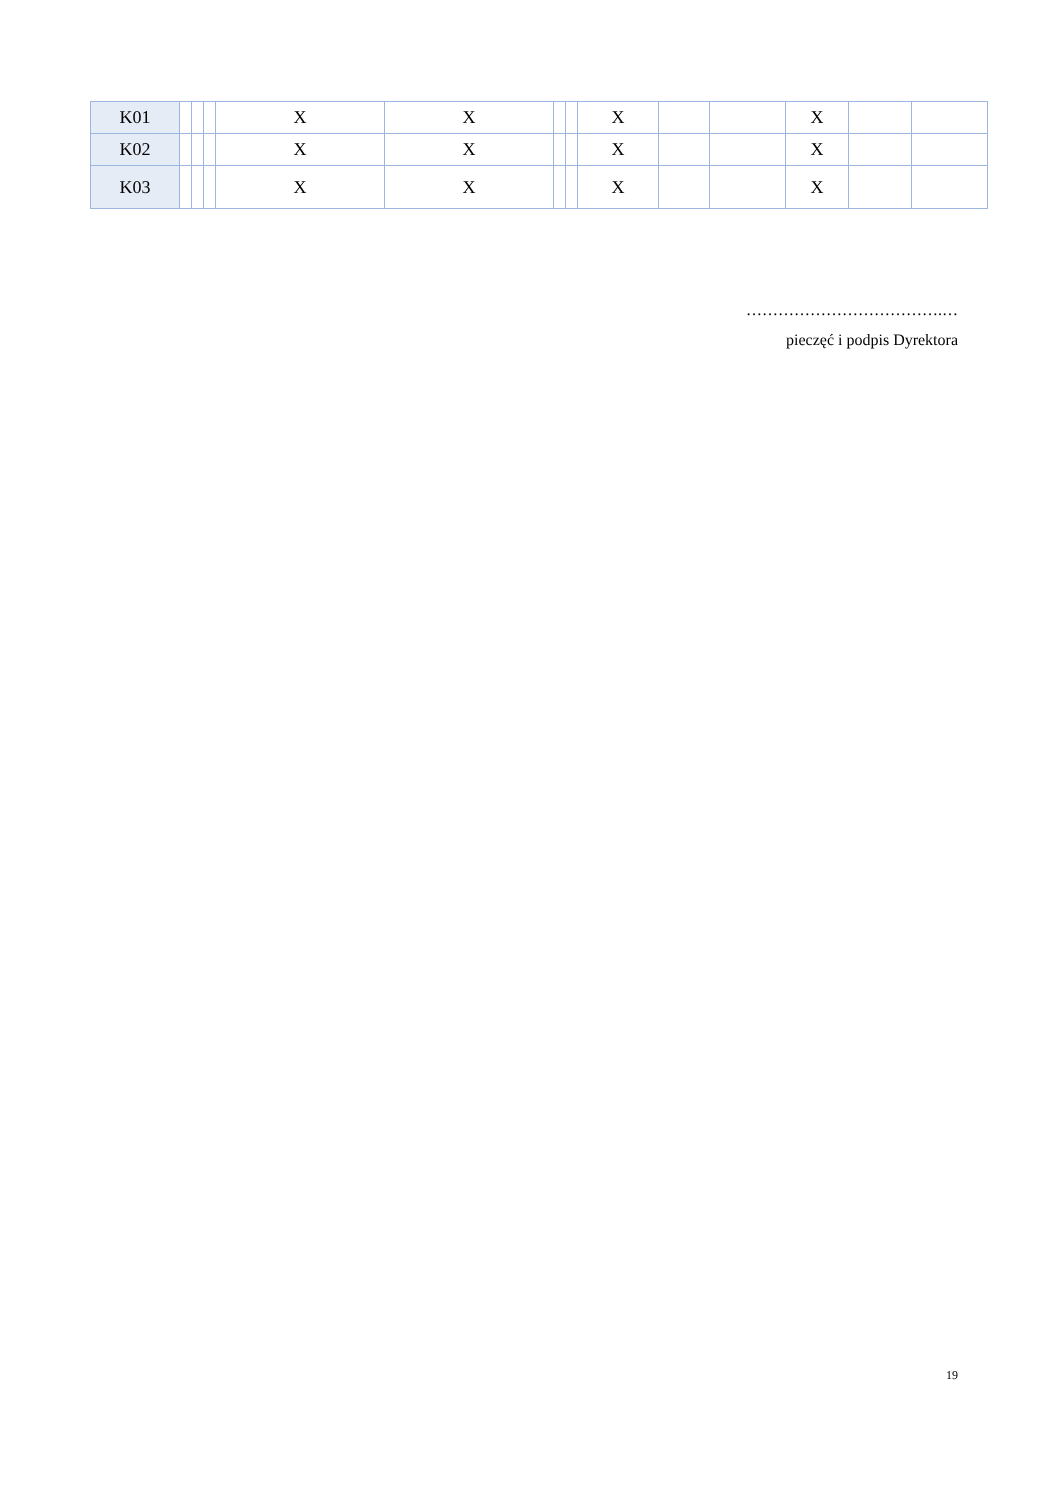| K01 | | | | X | X | | | X | | | X | | |
| K02 | | | | X | X | | | X | | | X | | |
| K03 | | | | X | X | | | X | | | X | | |
……………………………….…
pieczęć i podpis Dyrektora
19